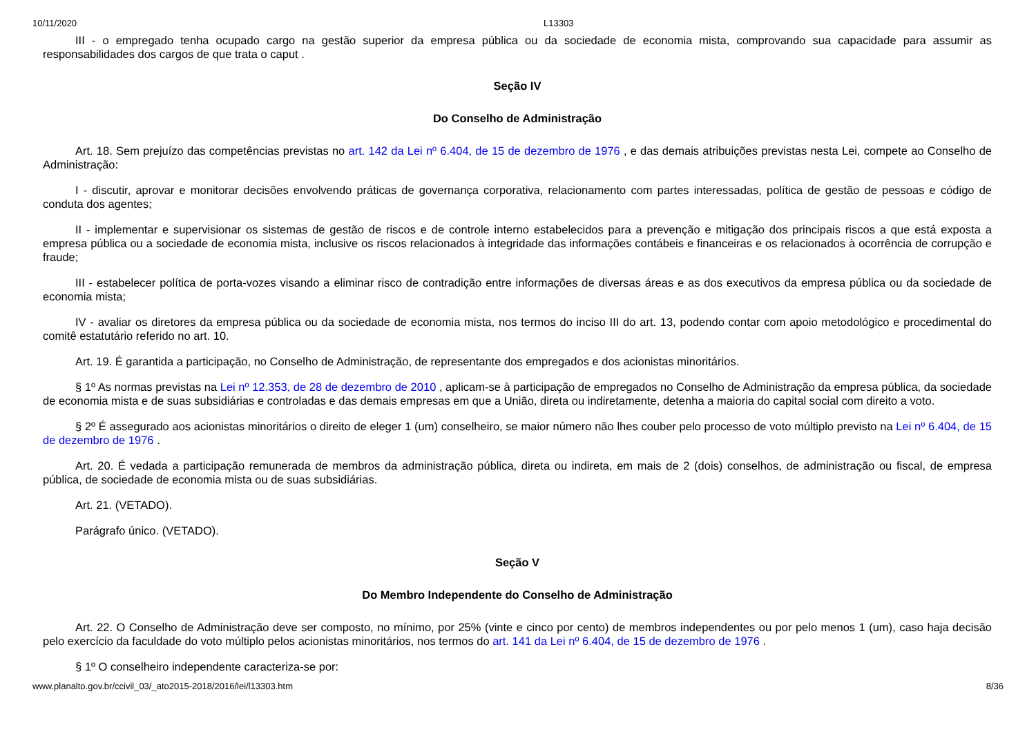10/11/2020 L13303
III - o empregado tenha ocupado cargo na gestão superior da empresa pública ou da sociedade de economia mista, comprovando sua capacidade para assumir as responsabilidades dos cargos de que trata o caput .
Seção IV
Do Conselho de Administração
Art. 18. Sem prejuízo das competências previstas no art. 142 da Lei nº 6.404, de 15 de dezembro de 1976 , e das demais atribuições previstas nesta Lei, compete ao Conselho de Administração:
I - discutir, aprovar e monitorar decisões envolvendo práticas de governança corporativa, relacionamento com partes interessadas, política de gestão de pessoas e código de conduta dos agentes;
II - implementar e supervisionar os sistemas de gestão de riscos e de controle interno estabelecidos para a prevenção e mitigação dos principais riscos a que está exposta a empresa pública ou a sociedade de economia mista, inclusive os riscos relacionados à integridade das informações contábeis e financeiras e os relacionados à ocorrência de corrupção e fraude;
III - estabelecer política de porta-vozes visando a eliminar risco de contradição entre informações de diversas áreas e as dos executivos da empresa pública ou da sociedade de economia mista;
IV - avaliar os diretores da empresa pública ou da sociedade de economia mista, nos termos do inciso III do art. 13, podendo contar com apoio metodológico e procedimental do comitê estatutário referido no art. 10.
Art. 19. É garantida a participação, no Conselho de Administração, de representante dos empregados e dos acionistas minoritários.
§ 1º As normas previstas na Lei nº 12.353, de 28 de dezembro de 2010 , aplicam-se à participação de empregados no Conselho de Administração da empresa pública, da sociedade de economia mista e de suas subsidiárias e controladas e das demais empresas em que a União, direta ou indiretamente, detenha a maioria do capital social com direito a voto.
§ 2º É assegurado aos acionistas minoritários o direito de eleger 1 (um) conselheiro, se maior número não lhes couber pelo processo de voto múltiplo previsto na Lei nº 6.404, de 15 de dezembro de 1976 .
Art. 20. É vedada a participação remunerada de membros da administração pública, direta ou indireta, em mais de 2 (dois) conselhos, de administração ou fiscal, de empresa pública, de sociedade de economia mista ou de suas subsidiárias.
Art. 21. (VETADO).
Parágrafo único. (VETADO).
Seção V
Do Membro Independente do Conselho de Administração
Art. 22. O Conselho de Administração deve ser composto, no mínimo, por 25% (vinte e cinco por cento) de membros independentes ou por pelo menos 1 (um), caso haja decisão pelo exercício da faculdade do voto múltiplo pelos acionistas minoritários, nos termos do art. 141 da Lei nº 6.404, de 15 de dezembro de 1976 .
§ 1º O conselheiro independente caracteriza-se por:
www.planalto.gov.br/ccivil_03/_ato2015-2018/2016/lei/l13303.htm 8/36